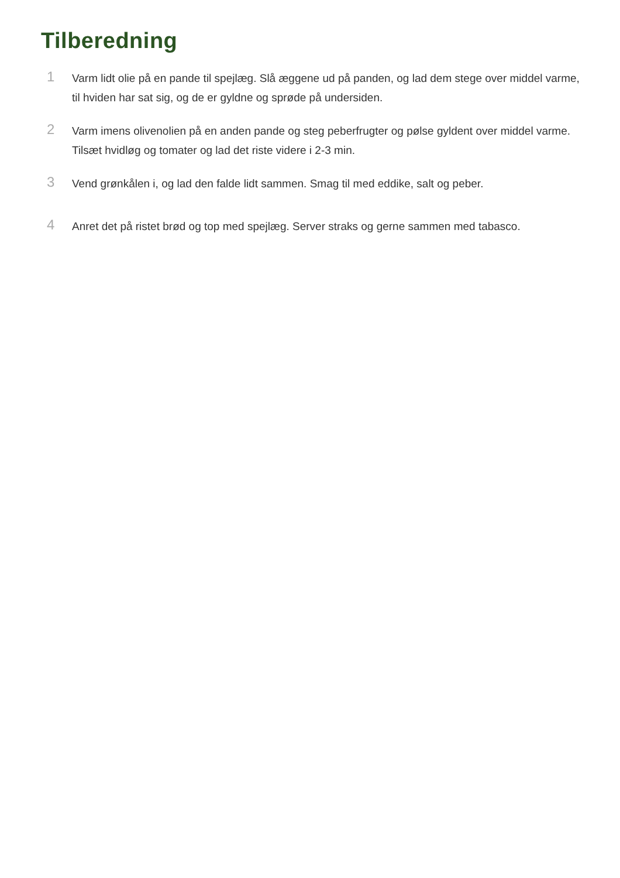Tilberedning
1
Varm lidt olie på en pande til spejlæg. Slå æggene ud på panden, og lad dem stege over middel varme, til hviden har sat sig, og de er gyldne og sprøde på undersiden.
2
Varm imens olivenolien på en anden pande og steg peberfrugter og pølse gyldent over middel varme. Tilsæt hvidløg og tomater og lad det riste videre i 2-3 min.
3
Vend grønkålen i, og lad den falde lidt sammen. Smag til med eddike, salt og peber.
4
Anret det på ristet brød og top med spejlæg. Server straks og gerne sammen med tabasco.